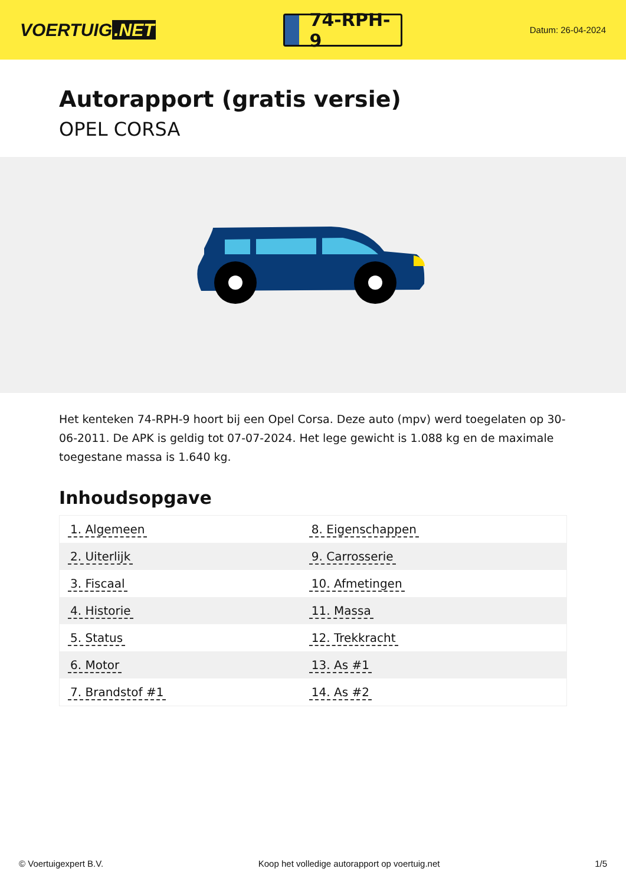VOERTUIG.NET
74-RPH-9
Datum: 26-04-2024
Autorapport (gratis versie)
OPEL CORSA
Het kenteken 74-RPH-9 hoort bij een Opel Corsa. Deze auto (mpv) werd toegelaten op 30-06-2011. De APK is geldig tot 07-07-2024. Het lege gewicht is 1.088 kg en de maximale toegestane massa is 1.640 kg.
Inhoudsopgave
| 1. Algemeen | 8. Eigenschappen |
| 2. Uiterlijk | 9. Carrosserie |
| 3. Fiscaal | 10. Afmetingen |
| 4. Historie | 11. Massa |
| 5. Status | 12. Trekkracht |
| 6. Motor | 13. As #1 |
| 7. Brandstof #1 | 14. As #2 |
© Voertuigexpert B.V. Koop het volledige autorapport op voertuig.net
1/5